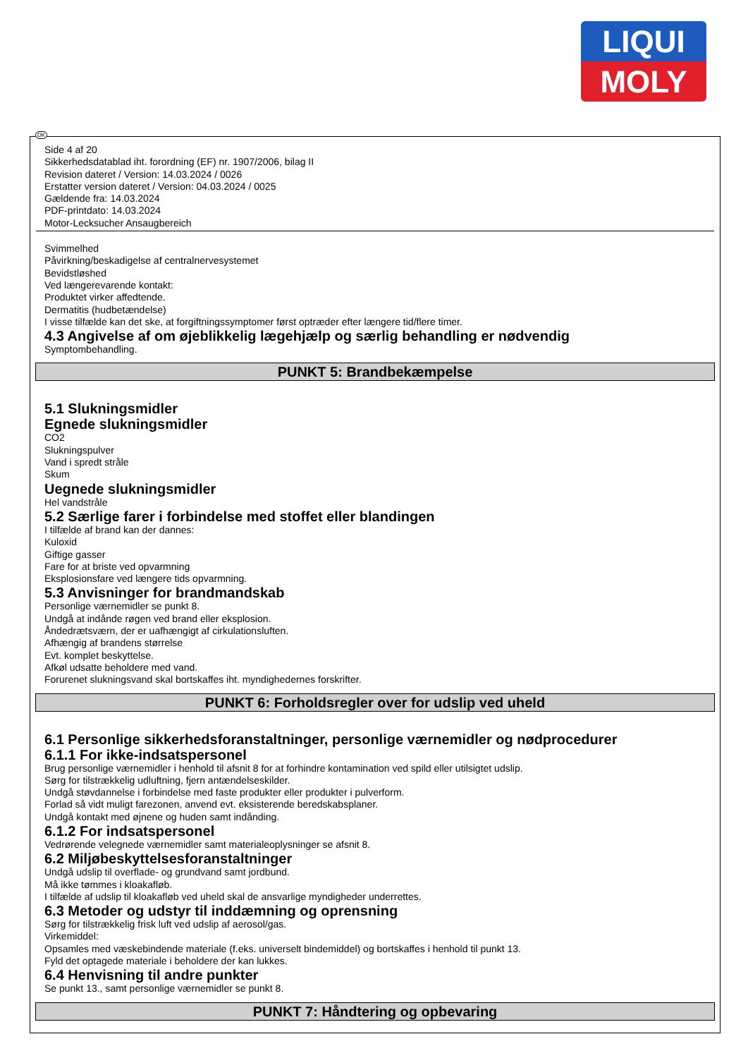LIQUI
MOLY
Side 4 af 20
Sikkerhedsdatablad iht. forordning (EF) nr. 1907/2006, bilag II
Revision dateret / Version: 14.03.2024 / 0026
Erstatter version dateret / Version: 04.03.2024 / 0025
Gældende fra: 14.03.2024
PDF-printdato: 14.03.2024
Motor-Lecksucher Ansaugbereich
Svimmelhed
Påvirkning/beskadigelse af centralnervesystemet
Bevidstløshed
Ved længerevarende kontakt:
Produktet virker affedtende.
Dermatitis (hudbetændelse)
I visse tilfælde kan det ske, at forgiftningssymptomer først optræder efter længere tid/flere timer.
4.3 Angivelse af om øjeblikkelig lægehjælp og særlig behandling er nødvendig
Symptombehandling.
PUNKT 5: Brandbekæmpelse
5.1 Slukningsmidler
Egnede slukningsmidler
CO2
Slukningspulver
Vand i spredt stråle
Skum
Uegnede slukningsmidler
Hel vandstråle
5.2 Særlige farer i forbindelse med stoffet eller blandingen
I tilfælde af brand kan der dannes:
Kuloxid
Giftige gasser
Fare for at briste ved opvarmning
Eksplosionsfare ved længere tids opvarmning.
5.3 Anvisninger for brandmandskab
Personlige værnemidler se punkt 8.
Undgå at indånde røgen ved brand eller eksplosion.
Åndedrætsværn, der er uafhængigt af cirkulationsluften.
Afhængig af brandens størrelse
Evt. komplet beskyttelse.
Afkøl udsatte beholdere med vand.
Forurenet slukningsvand skal bortskaffes iht. myndighedernes forskrifter.
PUNKT 6: Forholdsregler over for udslip ved uheld
6.1 Personlige sikkerhedsforanstaltninger, personlige værnemidler og nødprocedurer
6.1.1 For ikke-indsatspersonel
Brug personlige værnemidler i henhold til afsnit 8 for at forhindre kontamination ved spild eller utilsigtet udslip.
Sørg for tilstrækkelig udluftning, fjern antændelseskilder.
Undgå støvdannelse i forbindelse med faste produkter eller produkter i pulverform.
Forlad så vidt muligt farezonen, anvend evt. eksisterende beredskabsplaner.
Undgå kontakt med øjnene og huden samt indånding.
6.1.2 For indsatspersonel
Vedrørende velegnede værnemidler samt materialeoplysninger se afsnit 8.
6.2 Miljøbeskyttelsesforanstaltninger
Undgå udslip til overflade- og grundvand samt jordbund.
Må ikke tømmes i kloakafløb.
I tilfælde af udslip til kloakafløb ved uheld skal de ansvarlige myndigheder underrettes.
6.3 Metoder og udstyr til inddæmning og oprensning
Sørg for tilstrækkelig frisk luft ved udslip af aerosol/gas.
Virkemiddel:
Opsamles med væskebindende materiale (f.eks. universelt bindemiddel) og bortskaffes i henhold til punkt 13.
Fyld det optagede materiale i beholdere der kan lukkes.
6.4 Henvisning til andre punkter
Se punkt 13., samt personlige værnemidler se punkt 8.
PUNKT 7: Håndtering og opbevaring
DK